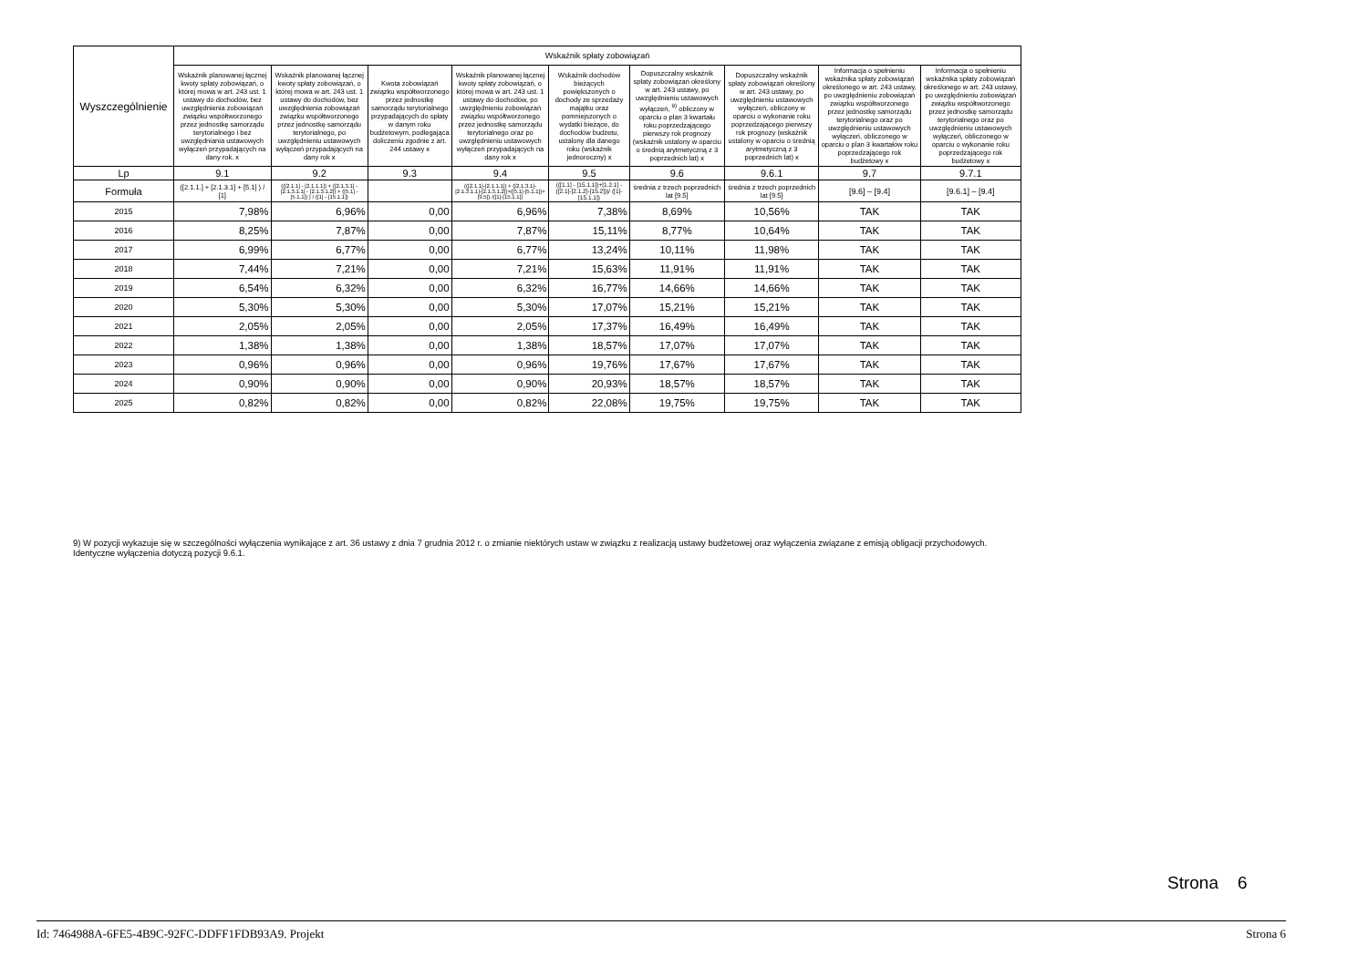| Wyszczególnienie | Wskaźnik spłaty zobowiązań | | | | | | | | |
| --- | --- | --- | --- | --- | --- | --- | --- | --- | --- |
| | Wskaźnik planowanej łącznej kwoty spłaty zobowiązań, o której mowa w art. 243 ust. 1 ustawy do dochodów, bez uwzględnienia zobowiązań związku współtworzonego przez jednostkę samorządu terytorialnego i bez uwzględniania ustawowych wyłączeń przypadających na dany rok. x | Wskaźnik planowanej łącznej kwoty spłaty zobowiązań, o której mowa w art. 243 ust. 1 ustawy do dochodów, bez uwzględnienia zobowiązań związku współtworzonego przez jednostkę samorządu terytorialnego, po uwzględnieniu ustawowych wyłączeń przypadających na dany rok x | Kwota zobowiązań związku współtworzonego przez jednostkę samorządu terytorialnego przypadających do spłaty w danym roku budżetowym, podlegająca doliczeniu zgodnie z art. 244 ustawy x | Wskaźnik planowanej łącznej kwoty spłaty zobowiązań, o której mowa w art. 243 ust. 1 ustawy do dochodów, po uwzględnieniu zobowiązań związku współtworzonego przez jednostkę samorządu terytorialnego oraz po uwzględnieniu ustawowych wyłączeń przypadających na dany rok x | Wskaźnik dochodów bieżących powiększonych o dochody ze sprzedaży majątku oraz pomniejszonych o wydatki bieżące, do dochodów budżetu, ustalony dla danego roku (wskaźnik jednoroczny) x | Dopuszczalny wskaźnik spłaty zobowiązań określony w art. 243 ustawy, po uwzględnieniu ustawowych wyłączeń, <sup>9)</sup> obliczony w oparciu o plan 3 kwartału roku poprzedzającego pierwszy rok prognozy (wskaźnik ustalony w oparciu o średnią arytmetyczną z 3 poprzednich lat) x | Dopuszczalny wskaźnik spłaty zobowiązań określony w art. 243 ustawy, po uwzględnieniu ustawowych wyłączeń, obliczony w oparciu o wykonanie roku poprzedzającego pierwszy rok prognozy (wskaźnik ustalony w oparciu o średnią arytmetyczną z 3 poprzednich lat) x | Informacja o spełnieniu wskaźnika spłaty zobowiązań określonego w art. 243 ustawy, po uwzględnieniu zobowiązań związku współtworzonego przez jednostkę samorządu terytorialnego oraz po uwzględnieniu ustawowych wyłączeń, obliczonego w oparciu o plan 3 kwartałów roku poprzedzającego rok budżetowy x | Informacja o spełnieniu wskaźnika spłaty zobowiązań określonego w art. 243 ustawy, po uwzględnieniu zobowiązań związku współtworzonego przez jednostkę samorządu terytorialnego oraz po uwzględnieniu ustawowych wyłączeń, obliczonego w oparciu o wykonanie roku poprzedzającego rok budżetowy x |
| Lp | 9.1 | 9.2 | 9.3 | 9.4 | 9.5 | 9.6 | 9.6.1 | 9.7 | 9.7.1 |
| Formuła | ([2.1.1.] + [2.1.3.1] + [5.1] ) / [1] | (([2.1.1] - [2.1.1.1]) + ([2.1.3.1] - [2.1.3.1.1] - [2.1.3.1.2]) + ([5.1] - [5.1.1]) ) / ([1] - [15.1.1]) | | (([2.1.1]-[2.1.1.1]) + ([2.1.3.1]-[2.1.3.1.1]-[2.1.3.1.2])+([5.1]-[5.1.1])+[9.5]) /([1]-[15.1.1]) | (([1.1] - [15.1.1])+[1.2.1] - ([2.1]-[2.1.2]-[15.2]))/ ([1]-[15.1.1]) | średnia z trzech poprzednich lat [9.5] | średnia z trzech poprzednich lat [9.5] | [9.6] – [9.4] | [9.6.1] – [9.4] |
| 2015 | 7,98% | 6,96% | 0,00 | 6,96% | 7,38% | 8,69% | 10,56% | TAK | TAK |
| 2016 | 8,25% | 7,87% | 0,00 | 7,87% | 15,11% | 8,77% | 10,64% | TAK | TAK |
| 2017 | 6,99% | 6,77% | 0,00 | 6,77% | 13,24% | 10,11% | 11,98% | TAK | TAK |
| 2018 | 7,44% | 7,21% | 0,00 | 7,21% | 15,63% | 11,91% | 11,91% | TAK | TAK |
| 2019 | 6,54% | 6,32% | 0,00 | 6,32% | 16,77% | 14,66% | 14,66% | TAK | TAK |
| 2020 | 5,30% | 5,30% | 0,00 | 5,30% | 17,07% | 15,21% | 15,21% | TAK | TAK |
| 2021 | 2,05% | 2,05% | 0,00 | 2,05% | 17,37% | 16,49% | 16,49% | TAK | TAK |
| 2022 | 1,38% | 1,38% | 0,00 | 1,38% | 18,57% | 17,07% | 17,07% | TAK | TAK |
| 2023 | 0,96% | 0,96% | 0,00 | 0,96% | 19,76% | 17,67% | 17,67% | TAK | TAK |
| 2024 | 0,90% | 0,90% | 0,00 | 0,90% | 20,93% | 18,57% | 18,57% | TAK | TAK |
| 2025 | 0,82% | 0,82% | 0,00 | 0,82% | 22,08% | 19,75% | 19,75% | TAK | TAK |
9) W pozycji wykazuje się w szczególności wyłączenia wynikające z art. 36 ustawy z dnia 7 grudnia 2012 r. o zmianie niektórych ustaw w związku z realizacją ustawy budżetowej oraz wyłączenia związane z emisją obligacji przychodowych.
Identyczne wyłączenia dotyczą pozycji 9.6.1.
Strona 6
Id: 7464988A-6FE5-4B9C-92FC-DDFF1FDB93A9. Projekt Strona 6